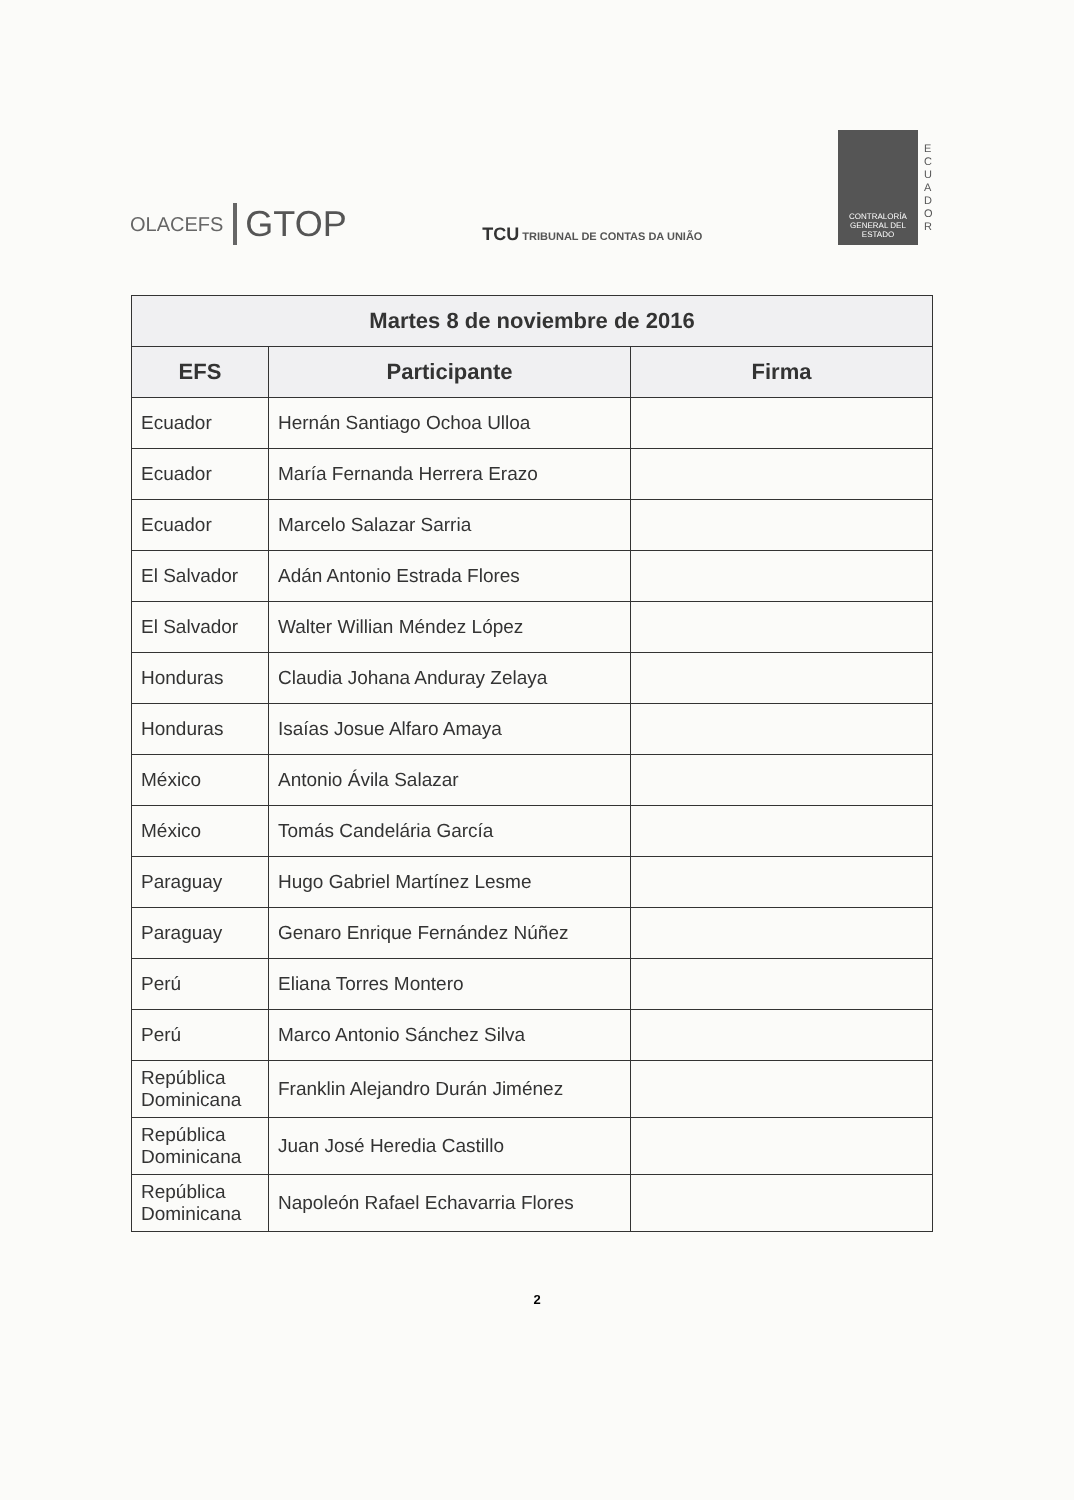OLACEFS GTOP
TCU TRIBUNAL DE CONTAS DA UNIÃO
CONTRALORÍA GENERAL DEL ESTADO
E C U A D O R
| Martes 8 de noviembre de 2016 | | |
| --- | --- | --- |
| EFS | Participante | Firma |
| Ecuador | Hernán Santiago Ochoa Ulloa | |
| Ecuador | María Fernanda Herrera Erazo | |
| Ecuador | Marcelo Salazar Sarria | |
| El Salvador | Adán Antonio Estrada Flores | |
| El Salvador | Walter Willian Méndez López | |
| Honduras | Claudia Johana Anduray Zelaya | |
| Honduras | Isaías Josue Alfaro Amaya | |
| México | Antonio Ávila Salazar | |
| México | Tomás Candelária García | |
| Paraguay | Hugo Gabriel Martínez Lesme | |
| Paraguay | Genaro Enrique Fernández Núñez | |
| Perú | Eliana Torres Montero | |
| Perú | Marco Antonio Sánchez Silva | |
| República Dominicana | Franklin Alejandro Durán Jiménez | |
| República Dominicana | Juan José Heredia Castillo | |
| República Dominicana | Napoleón Rafael Echavarria Flores | |
2